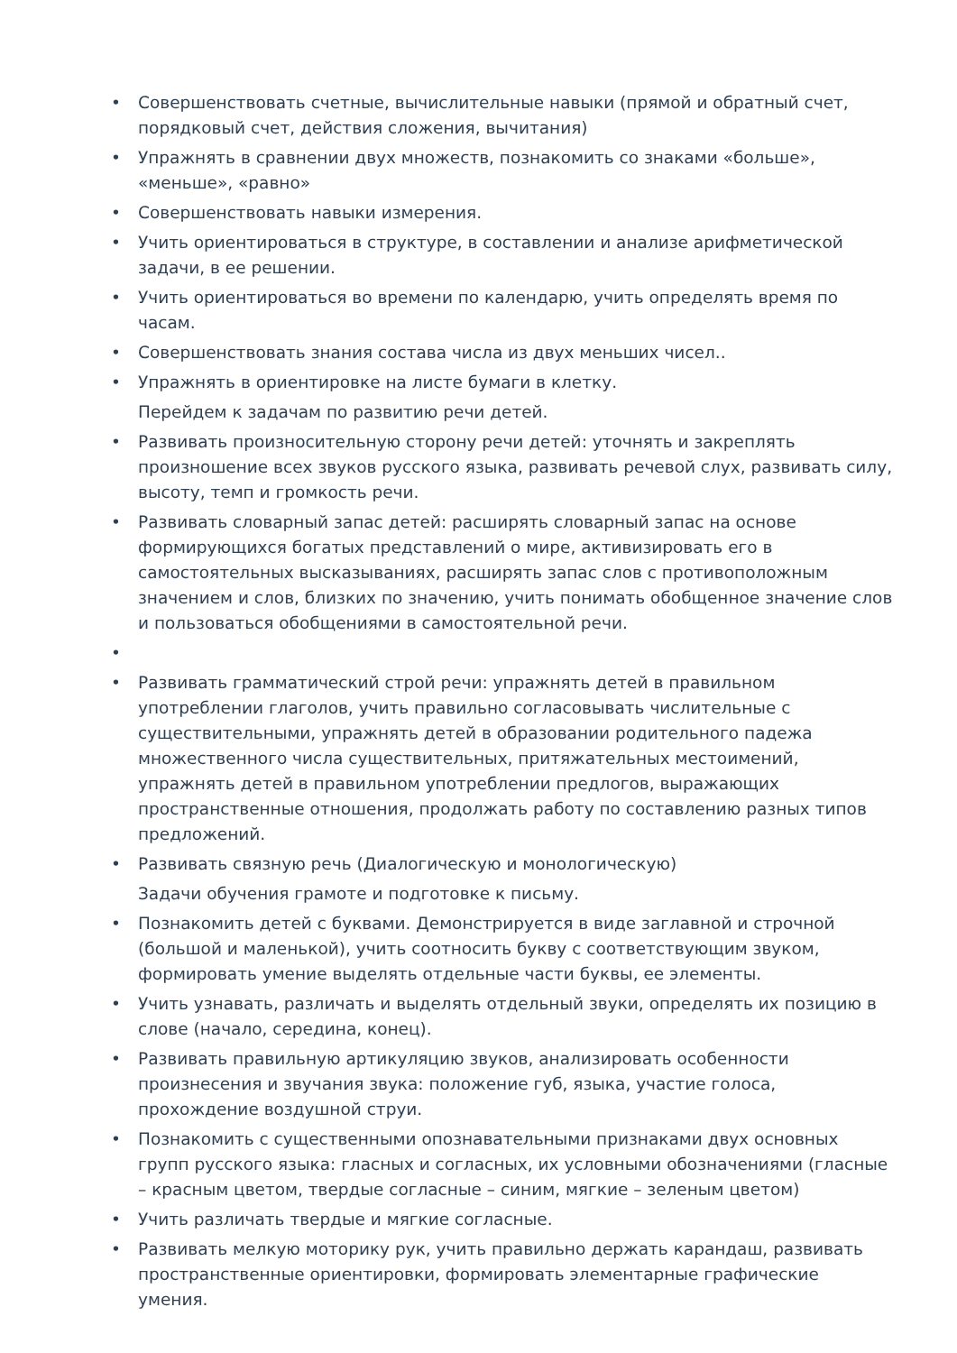• Совершенствовать счетные, вычислительные навыки (прямой и обратный счет, порядковый счет, действия сложения, вычитания)
• Упражнять в сравнении двух множеств, познакомить со знаками «больше», «меньше», «равно»
• Совершенствовать навыки измерения.
• Учить ориентироваться в структуре, в составлении и анализе арифметической задачи, в ее решении.
• Учить ориентироваться во времени по календарю, учить определять время по часам.
• Совершенствовать знания состава числа из двух меньших чисел..
• Упражнять в ориентировке на листе бумаги в клетку.
Перейдем к задачам по развитию речи детей.
• Развивать произносительную сторону речи детей: уточнять и закреплять произношение всех звуков русского языка, развивать речевой слух, развивать силу, высоту, темп и громкость речи.
• Развивать словарный запас детей: расширять словарный запас на основе формирующихся богатых представлений о мире, активизировать его в самостоятельных высказываниях, расширять запас слов с противоположным значением и слов, близких по значению, учить понимать обобщенное значение слов и пользоваться обобщениями в самостоятельной речи.
•
• Развивать грамматический строй речи: упражнять детей в правильном употреблении глаголов, учить правильно согласовывать числительные с существительными, упражнять детей в образовании родительного падежа множественного числа существительных, притяжательных местоимений, упражнять детей в правильном употреблении предлогов, выражающих пространственные отношения, продолжать работу по составлению разных типов предложений.
• Развивать связную речь (Диалогическую и монологическую)
Задачи обучения грамоте и подготовке к письму.
• Познакомить детей с буквами. Демонстрируется в виде заглавной и строчной (большой и маленькой), учить соотносить букву с соответствующим звуком, формировать умение выделять отдельные части буквы, ее элементы.
• Учить узнавать, различать и выделять отдельный звуки, определять их позицию в слове (начало, середина, конец).
• Развивать правильную артикуляцию звуков, анализировать особенности произнесения и звучания звука: положение губ, языка, участие голоса, прохождение воздушной струи.
• Познакомить с существенными опознавательными признаками двух основных групп русского языка: гласных и согласных, их условными обозначениями (гласные – красным цветом, твердые согласные – синим, мягкие – зеленым цветом)
• Учить различать твердые и мягкие согласные.
• Развивать мелкую моторику рук, учить правильно держать карандаш, развивать пространственные ориентировки, формировать элементарные графические умения.